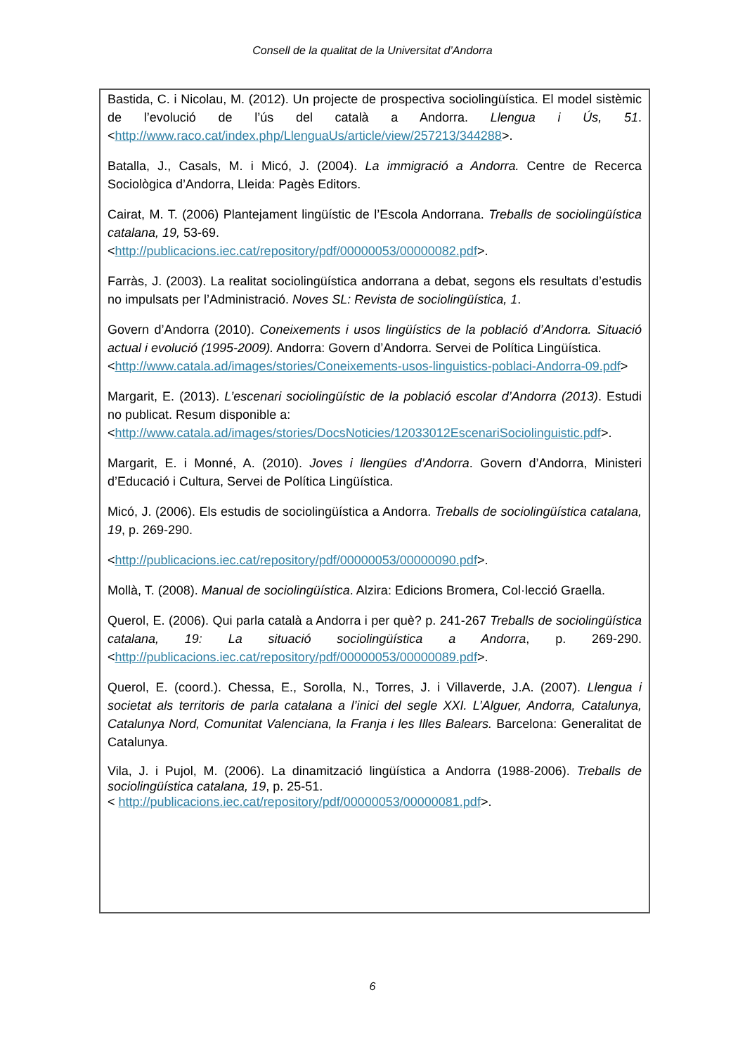Consell de la qualitat de la Universitat d’Andorra
Bastida, C. i Nicolau, M. (2012). Un projecte de prospectiva sociolingüística. El model sistèmic de l’evolució de l’ús del català a Andorra. Llengua i Ús, 51.<http://www.raco.cat/index.php/LlenguaUs/article/view/257213/344288>.
Batalla, J., Casals, M. i Micó, J. (2004). La immigració a Andorra. Centre de Recerca Sociològica d’Andorra, Lleida: Pagès Editors.
Cairat, M. T. (2006) Plantejament lingüístic de l’Escola Andorrana. Treballs de sociolingüística catalana, 19, 53-69.
<http://publicacions.iec.cat/repository/pdf/00000053/00000082.pdf>.
Farràs, J. (2003). La realitat sociolingüística andorrana a debat, segons els resultats d’estudis no impulsats per l’Administració. Noves SL: Revista de sociolingüística, 1.
Govern d’Andorra (2010). Coneixements i usos lingüístics de la població d’Andorra. Situació actual i evolució (1995-2009). Andorra: Govern d’Andorra. Servei de Política Lingüística.
<http://www.catala.ad/images/stories/Coneixements-usos-linguistics-poblaci-Andorra-09.pdf>
Margarit, E. (2013). L’escenari sociolingüístic de la població escolar d’Andorra (2013). Estudi no publicat. Resum disponible a:
<http://www.catala.ad/images/stories/DocsNoticies/12033012EscenariSociolinguistic.pdf>.
Margarit, E. i Monné, A. (2010). Joves i llengües d’Andorra. Govern d’Andorra, Ministeri d’Educació i Cultura, Servei de Política Lingüística.
Micó, J. (2006). Els estudis de sociolingüística a Andorra. Treballs de sociolingüística catalana, 19, p. 269-290.
<http://publicacions.iec.cat/repository/pdf/00000053/00000090.pdf>.
Mollà, T. (2008). Manual de sociolingüística. Alzira: Edicions Bromera, Col·lecció Graella.
Querol, E. (2006). Qui parla català a Andorra i per què? p. 241-267 Treballs de sociolingüística catalana, 19: La situació sociolingüística a Andorra, p. 269-290. <http://publicacions.iec.cat/repository/pdf/00000053/00000089.pdf>.
Querol, E. (coord.). Chessa, E., Sorolla, N., Torres, J. i Villaverde, J.A. (2007). Llengua i societat als territoris de parla catalana a l’inici del segle XXI. L’Alguer, Andorra, Catalunya, Catalunya Nord, Comunitat Valenciana, la Franja i les Illes Balears. Barcelona: Generalitat de Catalunya.
Vila, J. i Pujol, M. (2006). La dinamització lingüística a Andorra (1988-2006). Treballs de sociolingüística catalana, 19, p. 25-51.
< http://publicacions.iec.cat/repository/pdf/00000053/00000081.pdf>.
6